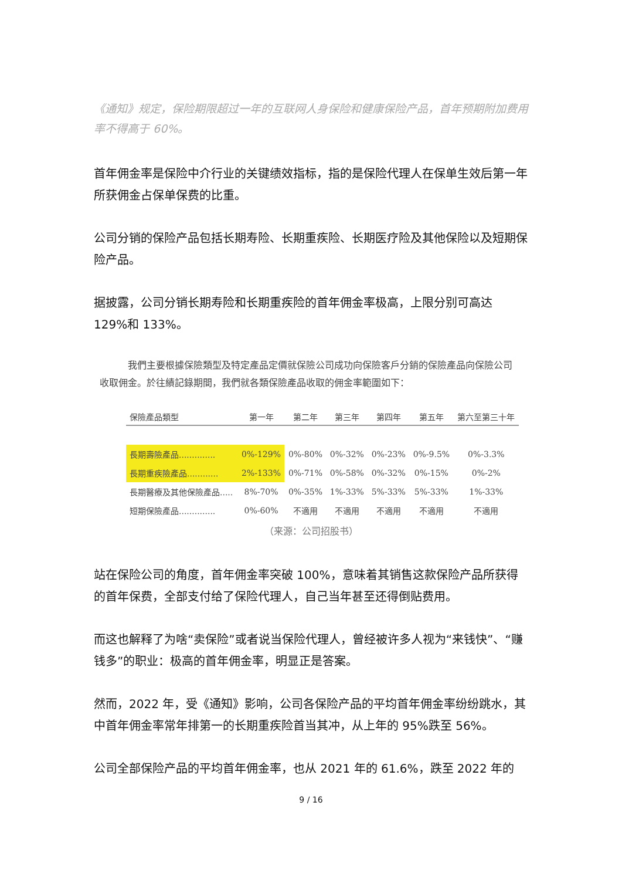《通知》规定，保险期限超过一年的互联网人身保险和健康保险产品，首年预期附加费用率不得高于 60%。
首年佣金率是保险中介行业的关键绩效指标，指的是保险代理人在保单生效后第一年所获佣金占保单保费的比重。
公司分销的保险产品包括长期寿险、长期重疾险、长期医疗险及其他保险以及短期保险产品。
据披露，公司分销长期寿险和长期重疾险的首年佣金率极高，上限分别可高达 129%和 133%。
我們主要根據保險類型及特定產品定價就保險公司成功向保險客戶分銷的保險產品向保險公司收取佣金。於往績記錄期間，我們就各類保險產品收取的佣金率範圍如下：
| 保險產品類型 | 第一年 | 第二年 | 第三年 | 第四年 | 第五年 | 第六至第三十年 |
| --- | --- | --- | --- | --- | --- | --- |
| 長期壽險產品.............. | 0%-129% | 0%-80% | 0%-32% | 0%-23% | 0%-9.5% | 0%-3.3% |
| 長期重疾險產品............ | 2%-133% | 0%-71% | 0%-58% | 0%-32% | 0%-15% | 0%-2% |
| 長期醫療及其他保險產品..... | 8%-70% | 0%-35% | 1%-33% | 5%-33% | 5%-33% | 1%-33% |
| 短期保險產品.............. | 0%-60% | 不適用 | 不適用 | 不適用 | 不適用 | 不適用 |
（来源：公司招股书）
站在保险公司的角度，首年佣金率突破 100%，意味着其销售这款保险产品所获得的首年保费，全部支付给了保险代理人，自己当年甚至还得倒贴费用。
而这也解释了为啥“卖保险”或者说当保险代理人，曾经被许多人视为“来钱快”、“赚钱多”的职业：极高的首年佣金率，明显正是答案。
然而，2022 年，受《通知》影响，公司各保险产品的平均首年佣金率纷纷跳水，其中首年佣金率常年排第一的长期重疾险首当其冲，从上年的 95%跌至 56%。
公司全部保险产品的平均首年佣金率，也从 2021 年的 61.6%，跌至 2022 年的
9 / 16